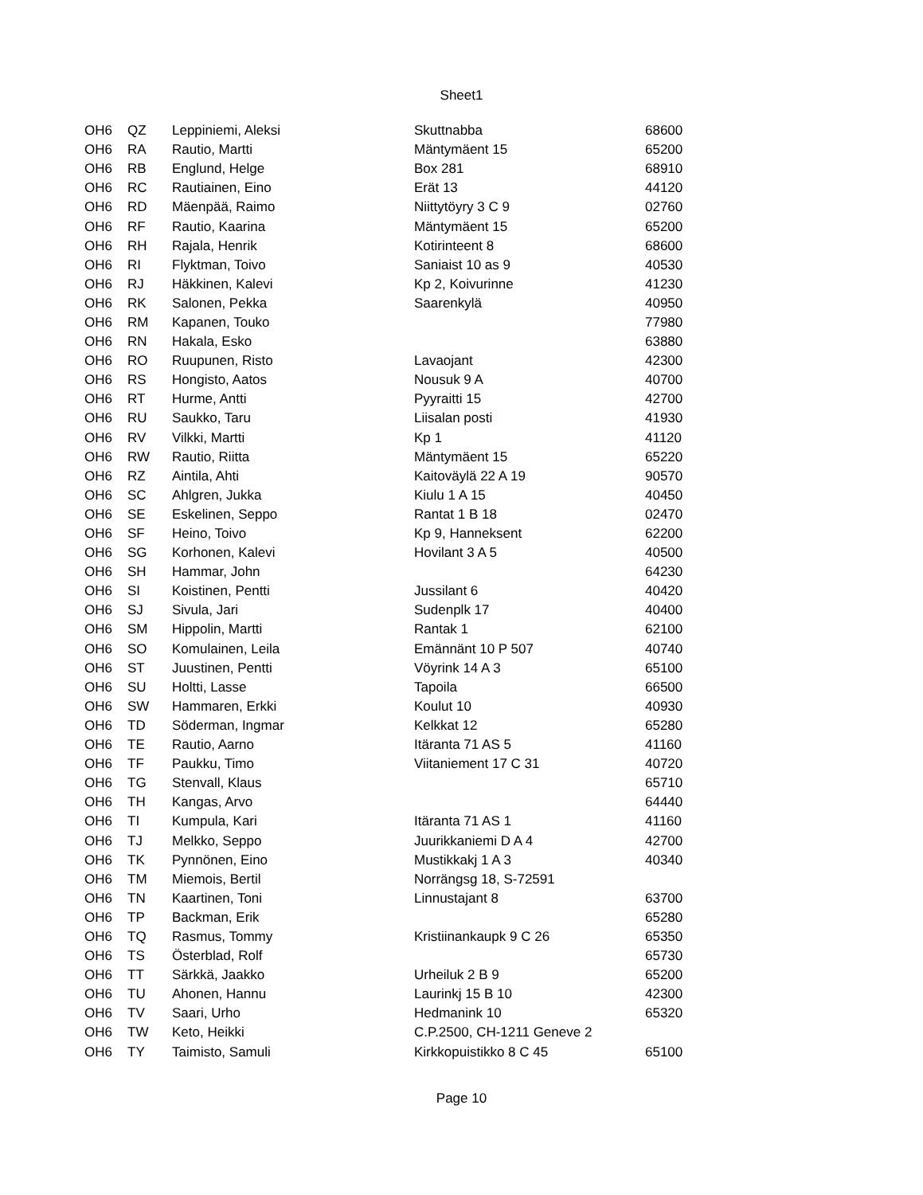Sheet1
| OH6 | QZ | Leppiniemi, Aleksi | Skuttnabba | 68600 |
| OH6 | RA | Rautio, Martti | Mäntymäent 15 | 65200 |
| OH6 | RB | Englund, Helge | Box 281 | 68910 |
| OH6 | RC | Rautiainen, Eino | Erät 13 | 44120 |
| OH6 | RD | Mäenpää, Raimo | Niittytöyry 3 C 9 | 02760 |
| OH6 | RF | Rautio, Kaarina | Mäntymäent 15 | 65200 |
| OH6 | RH | Rajala, Henrik | Kotirinteent 8 | 68600 |
| OH6 | RI | Flyktman, Toivo | Saniaist 10 as 9 | 40530 |
| OH6 | RJ | Häkkinen, Kalevi | Kp 2, Koivurinne | 41230 |
| OH6 | RK | Salonen, Pekka | Saarenkylä | 40950 |
| OH6 | RM | Kapanen, Touko | | 77980 |
| OH6 | RN | Hakala, Esko | | 63880 |
| OH6 | RO | Ruupunen, Risto | Lavaojant | 42300 |
| OH6 | RS | Hongisto, Aatos | Nousuk 9 A | 40700 |
| OH6 | RT | Hurme, Antti | Pyyraitti 15 | 42700 |
| OH6 | RU | Saukko, Taru | Liisalan posti | 41930 |
| OH6 | RV | Vilkki, Martti | Kp 1 | 41120 |
| OH6 | RW | Rautio, Riitta | Mäntymäent 15 | 65220 |
| OH6 | RZ | Aintila, Ahti | Kaitoväylä 22 A 19 | 90570 |
| OH6 | SC | Ahlgren, Jukka | Kiulu 1 A 15 | 40450 |
| OH6 | SE | Eskelinen, Seppo | Rantat 1 B 18 | 02470 |
| OH6 | SF | Heino, Toivo | Kp 9, Hanneksent | 62200 |
| OH6 | SG | Korhonen, Kalevi | Hovilant 3 A 5 | 40500 |
| OH6 | SH | Hammar, John | | 64230 |
| OH6 | SI | Koistinen, Pentti | Jussilant 6 | 40420 |
| OH6 | SJ | Sivula, Jari | Sudenplk 17 | 40400 |
| OH6 | SM | Hippolin, Martti | Rantak 1 | 62100 |
| OH6 | SO | Komulainen, Leila | Emännänt 10 P 507 | 40740 |
| OH6 | ST | Juustinen, Pentti | Vöyrink 14 A 3 | 65100 |
| OH6 | SU | Holtti, Lasse | Tapoila | 66500 |
| OH6 | SW | Hammaren, Erkki | Koulut 10 | 40930 |
| OH6 | TD | Söderman, Ingmar | Kelkkat 12 | 65280 |
| OH6 | TE | Rautio, Aarno | Itäranta 71 AS 5 | 41160 |
| OH6 | TF | Paukku, Timo | Viitaniement 17 C 31 | 40720 |
| OH6 | TG | Stenvall, Klaus | | 65710 |
| OH6 | TH | Kangas, Arvo | | 64440 |
| OH6 | TI | Kumpula, Kari | Itäranta 71 AS 1 | 41160 |
| OH6 | TJ | Melkko, Seppo | Juurikkaniemi D A 4 | 42700 |
| OH6 | TK | Pynnönen, Eino | Mustikkakj 1 A 3 | 40340 |
| OH6 | TM | Miemois, Bertil | Norrängsg 18, S-72591 | |
| OH6 | TN | Kaartinen, Toni | Linnustajant 8 | 63700 |
| OH6 | TP | Backman, Erik | | 65280 |
| OH6 | TQ | Rasmus, Tommy | Kristiinankaupk 9 C 26 | 65350 |
| OH6 | TS | Österblad, Rolf | | 65730 |
| OH6 | TT | Särkkä, Jaakko | Urheiluk 2 B 9 | 65200 |
| OH6 | TU | Ahonen, Hannu | Laurinkj 15 B 10 | 42300 |
| OH6 | TV | Saari, Urho | Hedmanink 10 | 65320 |
| OH6 | TW | Keto, Heikki | C.P.2500, CH-1211 Geneve 2 | |
| OH6 | TY | Taimisto, Samuli | Kirkkopuistikko 8 C 45 | 65100 |
Page 10